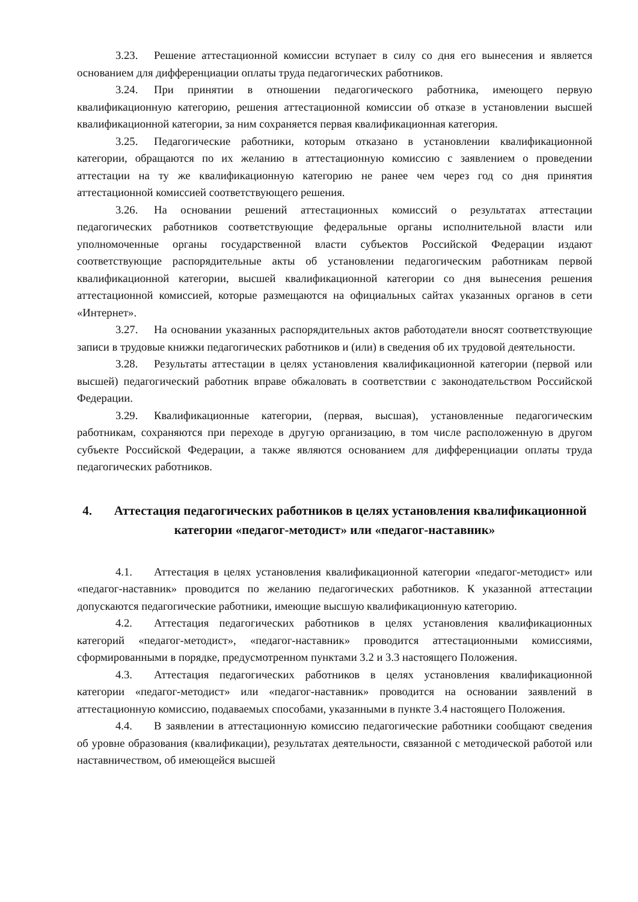3.23. Решение аттестационной комиссии вступает в силу со дня его вынесения и является основанием для дифференциации оплаты труда педагогических работников.
3.24. При принятии в отношении педагогического работника, имеющего первую квалификационную категорию, решения аттестационной комиссии об отказе в установлении высшей квалификационной категории, за ним сохраняется первая квалификационная категория.
3.25. Педагогические работники, которым отказано в установлении квалификационной категории, обращаются по их желанию в аттестационную комиссию с заявлением о проведении аттестации на ту же квалификационную категорию не ранее чем через год со дня принятия аттестационной комиссией соответствующего решения.
3.26. На основании решений аттестационных комиссий о результатах аттестации педагогических работников соответствующие федеральные органы исполнительной власти или уполномоченные органы государственной власти субъектов Российской Федерации издают соответствующие распорядительные акты об установлении педагогическим работникам первой квалификационной категории, высшей квалификационной категории со дня вынесения решения аттестационной комиссией, которые размещаются на официальных сайтах указанных органов в сети «Интернет».
3.27. На основании указанных распорядительных актов работодатели вносят соответствующие записи в трудовые книжки педагогических работников и (или) в сведения об их трудовой деятельности.
3.28. Результаты аттестации в целях установления квалификационной категории (первой или высшей) педагогический работник вправе обжаловать в соответствии с законодательством Российской Федерации.
3.29. Квалификационные категории, (первая, высшая), установленные педагогическим работникам, сохраняются при переходе в другую организацию, в том числе расположенную в другом субъекте Российской Федерации, а также являются основанием для дифференциации оплаты труда педагогических работников.
4. Аттестация педагогических работников в целях установления квалификационной категории «педагог-методист» или «педагог-наставник»
4.1. Аттестация в целях установления квалификационной категории «педагог-методист» или «педагог-наставник» проводится по желанию педагогических работников. К указанной аттестации допускаются педагогические работники, имеющие высшую квалификационную категорию.
4.2. Аттестация педагогических работников в целях установления квалификационных категорий «педагог-методист», «педагог-наставник» проводится аттестационными комиссиями, сформированными в порядке, предусмотренном пунктами 3.2 и 3.3 настоящего Положения.
4.3. Аттестация педагогических работников в целях установления квалификационной категории «педагог-методист» или «педагог-наставник» проводится на основании заявлений в аттестационную комиссию, подаваемых способами, указанными в пункте 3.4 настоящего Положения.
4.4. В заявлении в аттестационную комиссию педагогические работники сообщают сведения об уровне образования (квалификации), результатах деятельности, связанной с методической работой или наставничеством, об имеющейся высшей